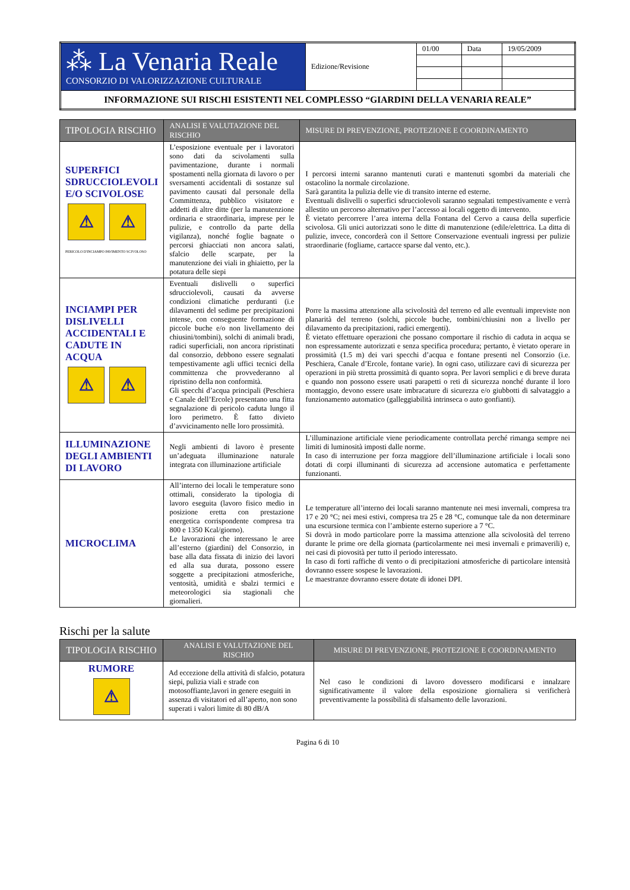| ⁂ La Venaria Reale CONSORZIO DI VALORIZZAZIONE CULTURALE | Edizione/Revisione | 01/00 | Data | 19/05/2009 |
| INFORMAZIONE SUI RISCHI ESISTENTI NEL COMPLESSO “GIARDINI DELLA VENARIA REALE” | | | | |
| TIPOLOGIA RISCHIO | ANALISI E VALUTAZIONE DEL RISCHIO | MISURE DI PREVENZIONE, PROTEZIONE E COORDINAMENTO |
| --- | --- | --- |
| SUPERFICI SDRUCCIOLEVOLI E/O SCIVOLOSE ⚠ ⚠ PERICOLO D'INCIAMPO PAVIMENTO SCIVOLOSO | L’esposizione eventuale per i lavoratori sono dati da scivolamenti sulla pavimentazione, durante i normali spostamenti nella giornata di lavoro o per sversamenti accidentali di sostanze sul pavimento causati dal personale della Committenza, pubblico visitatore e addetti di altre ditte (per la manutenzione ordinaria e straordinaria, imprese per le pulizie, e controllo da parte della vigilanza), nonché foglie bagnate o percorsi ghiacciati non ancora salati, sfalcio delle scarpate, per la manutenzione dei viali in ghiaietto, per la potatura delle siepi | I percorsi interni saranno mantenuti curati e mantenuti sgombri da materiali che ostacolino la normale circolazione. Sarà garantita la pulizia delle vie di transito interne ed esterne. Eventuali dislivelli o superfici sdrucciolevoli saranno segnalati tempestivamente e verrà allestito un percorso alternativo per l’accesso ai locali oggetto di intervento. È vietato percorrere l’area interna della Fontana del Cervo a causa della superficie scivolosa. Gli unici autorizzati sono le ditte di manutenzione (edile/elettrica. La ditta di pulizie, invece, concorderà con il Settore Conservazione eventuali ingressi per pulizie straordinarie (fogliame, cartacce sparse dal vento, etc.). |
| INCIAMPI PER DISLIVELLI ACCIDENTALI E CADUTE IN ACQUA ⚠ ⚠ | Eventuali dislivelli o superfici sdrucciolevoli, causati da avverse condizioni climatiche perduranti (i.e dilavamenti del sedime per precipitazioni intense, con conseguente formazione di piccole buche e/o non livellamento dei chiusini/tombini), solchi di animali bradi, radici superficiali, non ancora ripristinati dal consorzio, debbono essere segnalati tempestivamente agli uffici tecnici della committenza che provvederanno al ripristino della non conformità. Gli specchi d’acqua principali (Peschiera e Canale dell’Ercole) presentano una fitta segnalazione di pericolo caduta lungo il loro perimetro. È fatto divieto d’avvicinamento nelle loro prossimità. | Porre la massima attenzione alla scivolosità del terreno ed alle eventuali impreviste non planarità del terreno (solchi, piccole buche, tombini/chiusini non a livello per dilavamento da precipitazioni, radici emergenti). È vietato effettuare operazioni che possano comportare il rischio di caduta in acqua se non espressamente autorizzati e senza specifica procedura; pertanto, è vietato operare in prossimità (1.5 m) dei vari specchi d’acqua e fontane presenti nel Consorzio (i.e. Peschiera, Canale d’Ercole, fontane varie). In ogni caso, utilizzare cavi di sicurezza per operazioni in più stretta prossimità di quanto sopra. Per lavori semplici e di breve durata e quando non possono essere usati parapetti o reti di sicurezza nonché durante il loro montaggio, devono essere usate imbracature di sicurezza e/o giubbotti di salvataggio a funzionamento automatico (galleggiabilità intrinseca o auto gonfianti). |
| ILLUMINAZIONE DEGLI AMBIENTI DI LAVORO | Negli ambienti di lavoro è presente un’adeguata illuminazione naturale integrata con illuminazione artificiale | L’illuminazione artificiale viene periodicamente controllata perché rimanga sempre nei limiti di luminosità imposti dalle norme. In caso di interruzione per forza maggiore dell’illuminazione artificiale i locali sono dotati di corpi illuminanti di sicurezza ad accensione automatica e perfettamente funzionanti. |
| MICROCLIMA | All’interno dei locali le temperature sono ottimali, considerato la tipologia di lavoro eseguita (lavoro fisico medio in posizione eretta con prestazione energetica corrispondente compresa tra 800 e 1350 Kcal/giorno). Le lavorazioni che interessano le aree all’esterno (giardini) del Consorzio, in base alla data fissata di inizio dei lavori ed alla sua durata, possono essere soggette a precipitazioni atmosferiche, ventosità, umidità e sbalzi termici e meteorologici sia stagionali che giornalieri. | Le temperature all’interno dei locali saranno mantenute nei mesi invernali, compresa tra 17 e 20 °C; nei mesi estivi, compresa tra 25 e 28 °C, comunque tale da non determinare una escursione termica con l’ambiente esterno superiore a 7 °C. Si dovrà in modo particolare porre la massima attenzione alla scivolosità del terreno durante le prime ore della giornata (particolarmente nei mesi invernali e primaverili) e, nei casi di piovosità per tutto il periodo interessato. In caso di forti raffiche di vento o di precipitazioni atmosferiche di particolare intensità dovranno essere sospese le lavorazioni. Le maestranze dovranno essere dotate di idonei DPI. |
Rischi per la salute
| TIPOLOGIA RISCHIO | ANALISI E VALUTAZIONE DEL RISCHIO | MISURE DI PREVENZIONE, PROTEZIONE E COORDINAMENTO |
| --- | --- | --- |
| RUMORE ⚠ | Ad eccezione della attività di sfalcio, potatura siepi, pulizia viali e strade con motosoffiante,lavori in genere eseguiti in assenza di visitatori ed all’aperto, non sono superati i valori limite di 80 dB/A | Nel caso le condizioni di lavoro dovessero modificarsi e innalzare significativamente il valore della esposizione giornaliera si verificherà preventivamente la possibilità di sfalsamento delle lavorazioni. |
Pagina 6 di 10